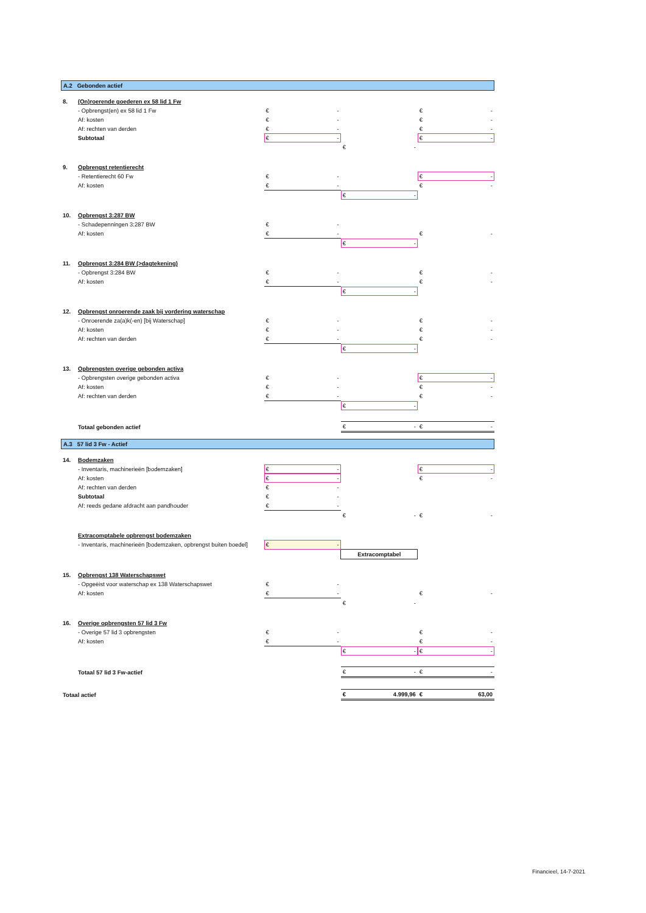A.2 Gebonden actief
| 8. | (On)roerende goederen ex 58 lid 1 Fw | | | |
| | - Opbrengst(en) ex 58 lid 1 Fw | € - | | € - |
| | Af: kosten | € - | | € - |
| | Af: rechten van derden | € - | | € - |
| | Subtotaal | € - | | € - |
| | | | € - | |
| 9. | Opbrengst retentierecht | | | |
| | - Retentierecht 60 Fw | € - | | € - |
| | Af: kosten | € - | | € - |
| | | | € - | |
| 10. | Opbrengst 3:287 BW | | | |
| | - Schadepenningen 3:287 BW | € - | | |
| | Af: kosten | € - | | € - |
| | | | € - | |
| 11. | Opbrengst 3:284 BW (>dagtekening) | | | |
| | - Opbrengst 3:284 BW | € - | | € - |
| | Af: kosten | € - | | € - |
| | | | € - | |
| 12. | Opbrengst onroerende zaak bij vordering waterschap | | | |
| | - Onroerende za(a)k(-en) [bij Waterschap] | € - | | € - |
| | Af: kosten | € - | | € - |
| | Af: rechten van derden | € - | | € - |
| | | | € - | |
| 13. | Opbrengsten overige gebonden activa | | | |
| | - Opbrengsten overige gebonden activa | € - | | € - |
| | Af: kosten | € - | | € - |
| | Af: rechten van derden | € - | | € - |
| | | | € - | |
| | Totaal gebonden actief | | € - | € - |
A.3 57 lid 3 Fw - Actief
| 14. | Bodemzaken | | | |
| | - Inventaris, machinerieën [bodemzaken] | € - | | € - |
| | Af: kosten | € - | | € - |
| | Af: rechten van derden | € - | | |
| | Subtotaal | € - | | |
| | Af: reeds gedane afdracht aan pandhouder | € - | | |
| | | | € - | € - |
| | Extracomptabele opbrengst bodemzaken | | | |
| | - Inventaris, machinerieën [bodemzaken, opbrengst buiten boedel] | € - | | |
| | | | Extracomptabel | |
| 15. | Opbrengst 138 Waterschapswet | | | |
| | - Opgeëist voor waterschap ex 138 Waterschapswet | € - | | |
| | Af: kosten | € - | | € - |
| | | | € - | |
| 16. | Overige opbrengsten 57 lid 3 Fw | | | |
| | - Overige 57 lid 3 opbrengsten | € - | | € - |
| | Af: kosten | € - | | € - |
| | | | € - | € - |
| | Totaal 57 lid 3 Fw-actief | | € - | € - |
| Totaal actief | | | € 4.999,96 | € 63,00 |
Financieel, 14-7-2021